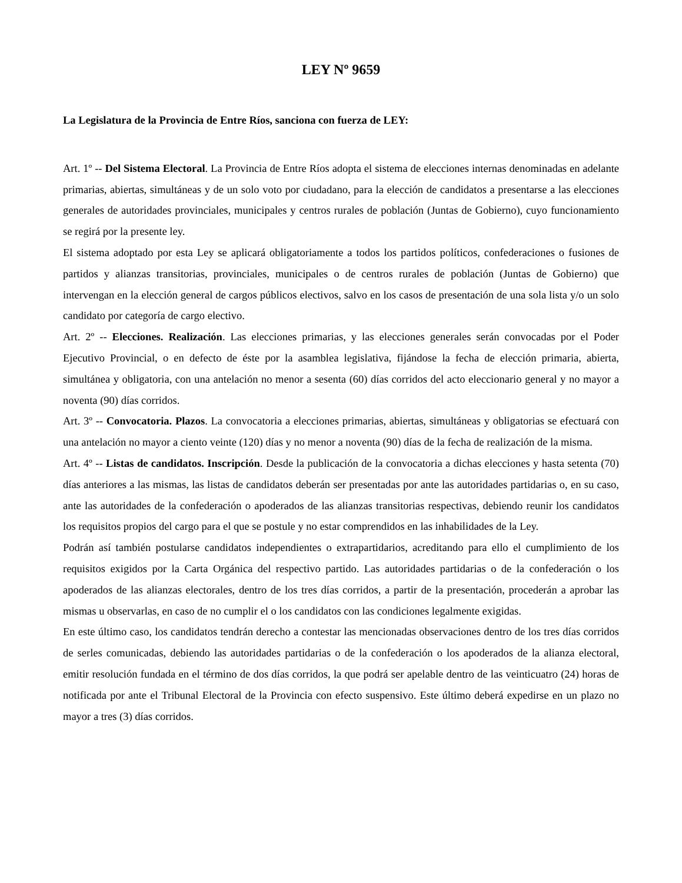LEY Nº 9659
La Legislatura de la Provincia de Entre Ríos, sanciona con fuerza de LEY:
Art. 1º -- Del Sistema Electoral. La Provincia de Entre Ríos adopta el sistema de elecciones internas denominadas en adelante primarias, abiertas, simultáneas y de un solo voto por ciudadano, para la elección de candidatos a presentarse a las elecciones generales de autoridades provinciales, municipales y centros rurales de población (Juntas de Gobierno), cuyo funcionamiento se regirá por la presente ley.
El sistema adoptado por esta Ley se aplicará obligatoriamente a todos los partidos políticos, confederaciones o fusiones de partidos y alianzas transitorias, provinciales, municipales o de centros rurales de población (Juntas de Gobierno) que intervengan en la elección general de cargos públicos electivos, salvo en los casos de presentación de una sola lista y/o un solo candidato por categoría de cargo electivo.
Art. 2º -- Elecciones. Realización. Las elecciones primarias, y las elecciones generales serán convocadas por el Poder Ejecutivo Provincial, o en defecto de éste por la asamblea legislativa, fijándose la fecha de elección primaria, abierta, simultánea y obligatoria, con una antelación no menor a sesenta (60) días corridos del acto eleccionario general y no mayor a noventa (90) días corridos.
Art. 3º -- Convocatoria. Plazos. La convocatoria a elecciones primarias, abiertas, simultáneas y obligatorias se efectuará con una antelación no mayor a ciento veinte (120) días y no menor a noventa (90) días de la fecha de realización de la misma.
Art. 4º -- Listas de candidatos. Inscripción. Desde la publicación de la convocatoria a dichas elecciones y hasta setenta (70) días anteriores a las mismas, las listas de candidatos deberán ser presentadas por ante las autoridades partidarias o, en su caso, ante las autoridades de la confederación o apoderados de las alianzas transitorias respectivas, debiendo reunir los candidatos los requisitos propios del cargo para el que se postule y no estar comprendidos en las inhabilidades de la Ley.
Podrán así también postularse candidatos independientes o extrapartidarios, acreditando para ello el cumplimiento de los requisitos exigidos por la Carta Orgánica del respectivo partido. Las autoridades partidarias o de la confederación o los apoderados de las alianzas electorales, dentro de los tres días corridos, a partir de la presentación, procederán a aprobar las mismas u observarlas, en caso de no cumplir el o los candidatos con las condiciones legalmente exigidas.
En este último caso, los candidatos tendrán derecho a contestar las mencionadas observaciones dentro de los tres días corridos de serles comunicadas, debiendo las autoridades partidarias o de la confederación o los apoderados de la alianza electoral, emitir resolución fundada en el término de dos días corridos, la que podrá ser apelable dentro de las veinticuatro (24) horas de notificada por ante el Tribunal Electoral de la Provincia con efecto suspensivo. Este último deberá expedirse en un plazo no mayor a tres (3) días corridos.